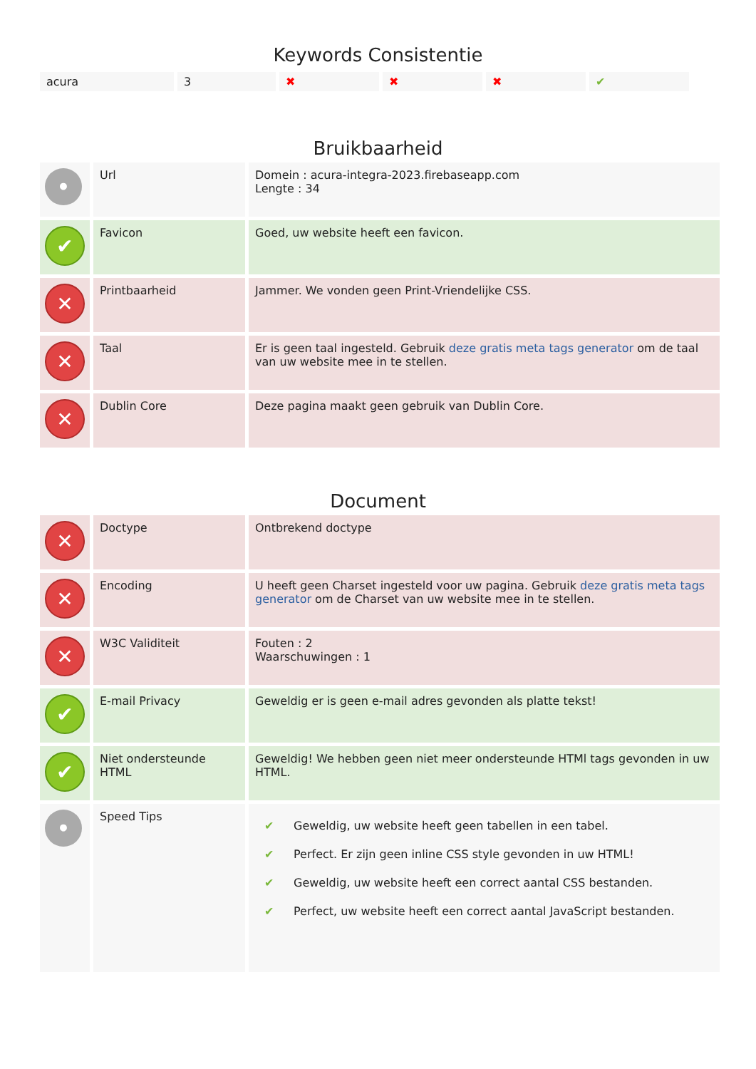Keywords Consistentie
| acura | 3 | ✖ | ✖ | ✖ | ✔ |
Bruikbaarheid
| • | Url | Domein : acura-integra-2023.firebaseapp.com Lengte : 34 |
| ✔ | Favicon | Goed, uw website heeft een favicon. |
| ✕ | Printbaarheid | Jammer. We vonden geen Print-Vriendelijke CSS. |
| ✕ | Taal | Er is geen taal ingesteld. Gebruik deze gratis meta tags generator om de taal van uw website mee in te stellen. |
| ✕ | Dublin Core | Deze pagina maakt geen gebruik van Dublin Core. |
Document
| ✕ | Doctype | Ontbrekend doctype |
| ✕ | Encoding | U heeft geen Charset ingesteld voor uw pagina. Gebruik deze gratis meta tags generator om de Charset van uw website mee in te stellen. |
| ✕ | W3C Validiteit | Fouten : 2 Waarschuwingen : 1 |
| ✔ | E-mail Privacy | Geweldig er is geen e-mail adres gevonden als platte tekst! |
| ✔ | Niet ondersteunde HTML | Geweldig! We hebben geen niet meer ondersteunde HTMl tags gevonden in uw HTML. |
| • | Speed Tips | / ✔ / Geweldig, uw website heeft geen tabellen in een tabel. / / ✔ / Perfect. Er zijn geen inline CSS style gevonden in uw HTML! / / ✔ / Geweldig, uw website heeft een correct aantal CSS bestanden. / / ✔ / Perfect, uw website heeft een correct aantal JavaScript bestanden. / |